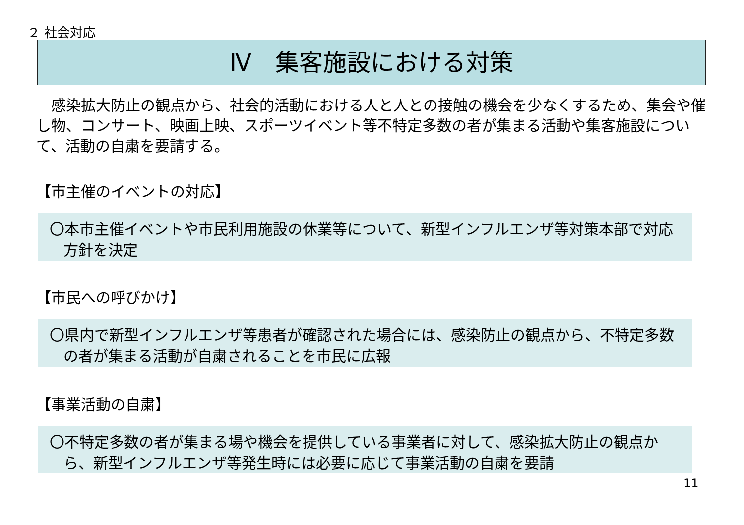２ 社会対応
Ⅳ　集客施設における対策
　感染拡大防止の観点から、社会的活動における人と人との接触の機会を少なくするため、集会や催し物、コンサート、映画上映、スポーツイベント等不特定多数の者が集まる活動や集客施設について、活動の自粛を要請する。
【市主催のイベントの対応】
〇本市主催イベントや市民利用施設の休業等について、新型インフルエンザ等対策本部で対応方針を決定
【市民への呼びかけ】
〇県内で新型インフルエンザ等患者が確認された場合には、感染防止の観点から、不特定多数の者が集まる活動が自粛されることを市民に広報
【事業活動の自粛】
〇不特定多数の者が集まる場や機会を提供している事業者に対して、感染拡大防止の観点から、新型インフルエンザ等発生時には必要に応じて事業活動の自粛を要請
11